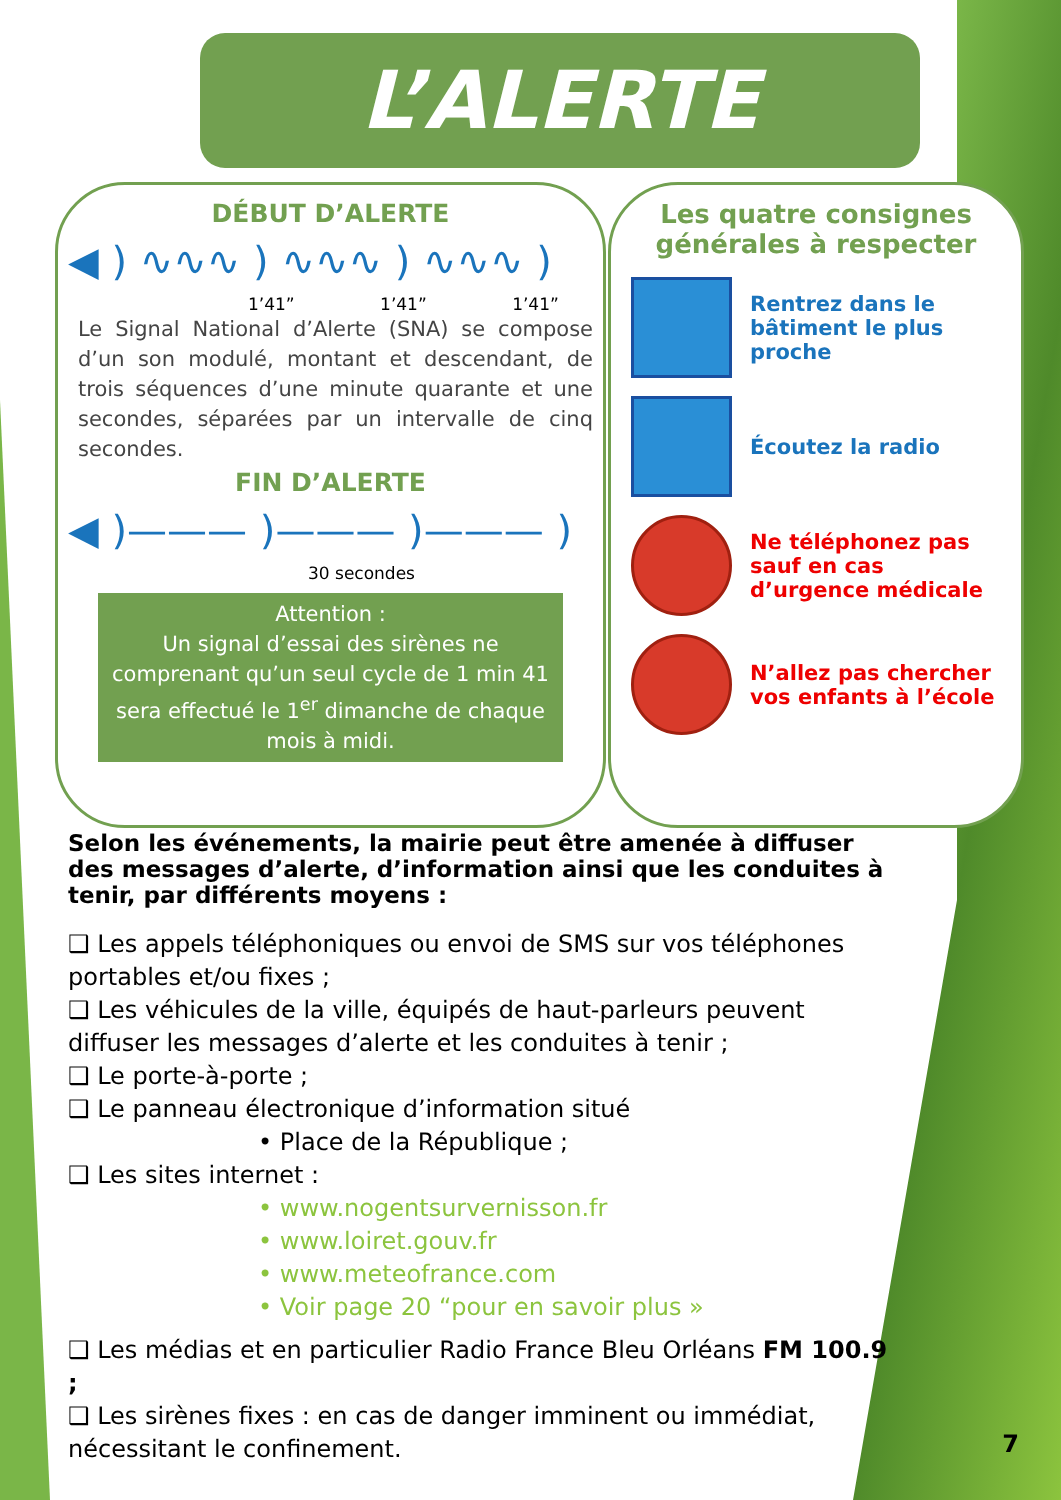L’ALERTE
DÉBUT D’ALERTE
◀ ) ∿∿∿ ) ∿∿∿ ) ∿∿∿ )
1’41” 1’41” 1’41”
Le Signal National d’Alerte (SNA) se compose d’un son modulé, montant et descendant, de trois séquences d’une minute quarante et une secondes, séparées par un intervalle de cinq secondes.
FIN D’ALERTE
◀ )——— )——— )——— )
30 secondes
Attention :
Un signal d’essai des sirènes ne comprenant qu’un seul cycle de 1 min 41 sera effectué le 1<sup>er</sup> dimanche de chaque mois à midi.
Les quatre consignes générales à respecter
Rentrez dans le bâtiment le plus proche
Écoutez la radio
Ne téléphonez pas sauf en cas d’urgence médicale
N’allez pas chercher vos enfants à l’école
Selon les événements, la mairie peut être amenée à diffuser des messages d’alerte, d’information ainsi que les conduites à tenir, par différents moyens :
❑ Les appels téléphoniques ou envoi de SMS sur vos téléphones portables et/ou fixes ;
❑ Les véhicules de la ville, équipés de haut-parleurs peuvent diffuser les messages d’alerte et les conduites à tenir ;
❑ Le porte-à-porte ;
❑ Le panneau électronique d’information situé
• Place de la République ;
❑ Les sites internet :
• www.nogentsurvernisson.fr
• www.loiret.gouv.fr
• www.meteofrance.com
• Voir page 20 “pour en savoir plus »
❑ Les médias et en particulier Radio France Bleu Orléans FM 100.9 ;
❑ Les sirènes fixes : en cas de danger imminent ou immédiat, nécessitant le confinement.
7